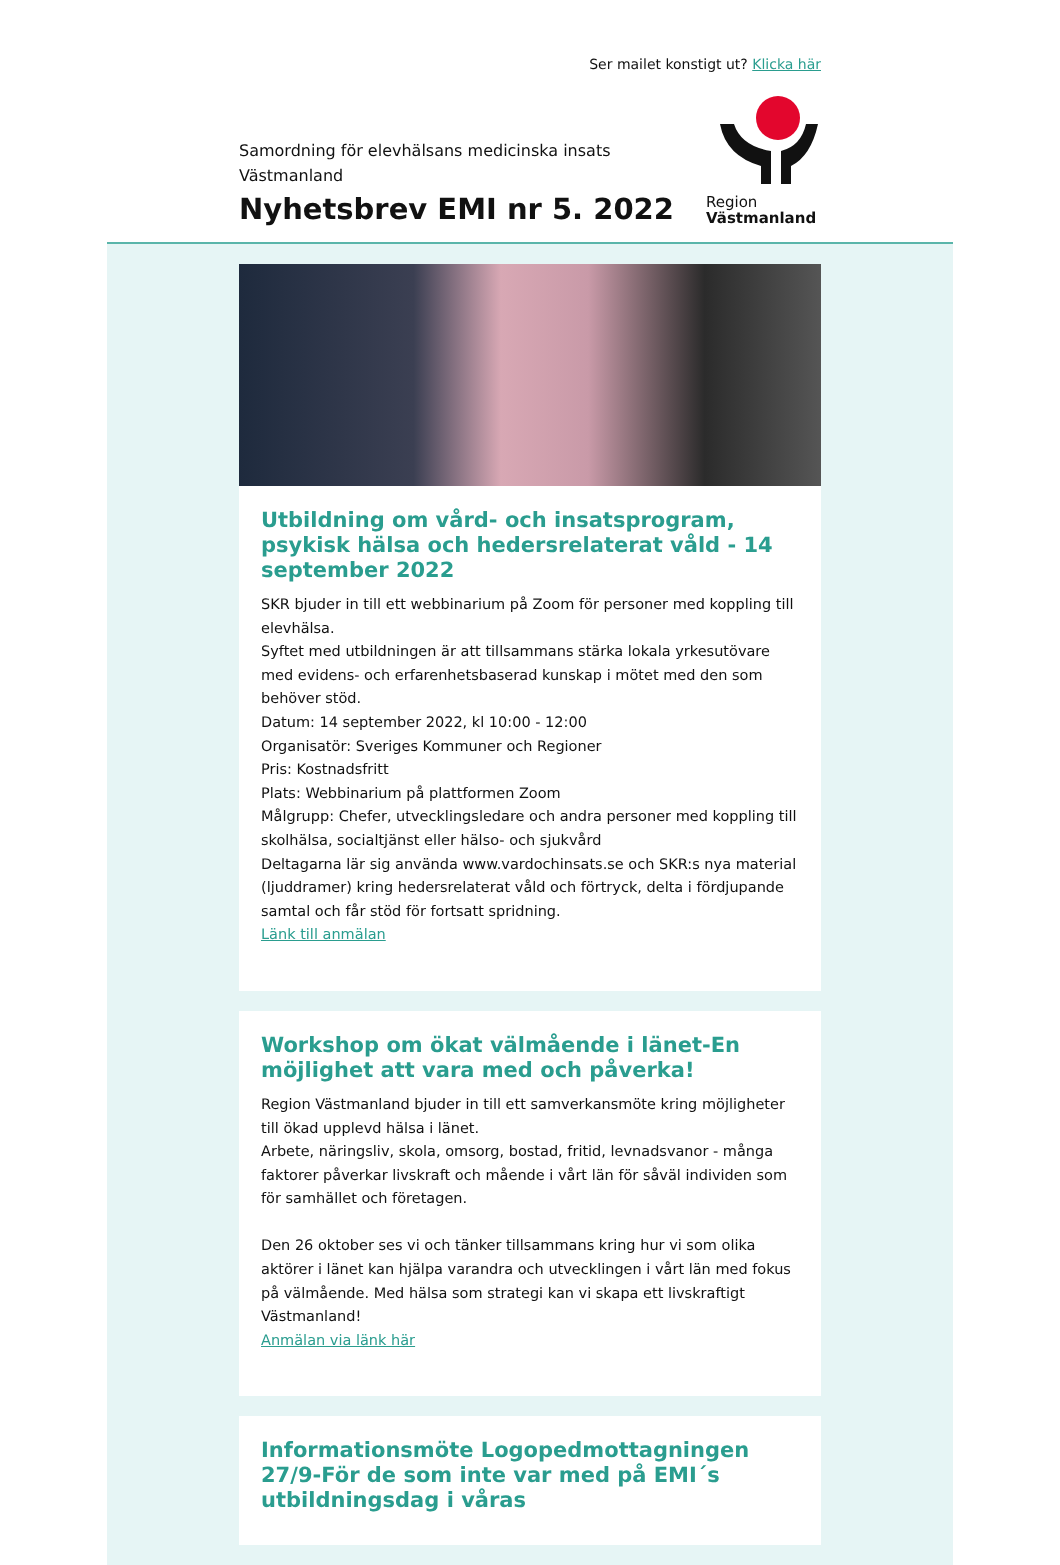Ser mailet konstigt ut? Klicka här
Samordning för elevhälsans medicinska insats
Västmanland
Nyhetsbrev EMI nr 5. 2022
Region
Västmanland
Utbildning om vård- och insatsprogram, psykisk hälsa och hedersrelaterat våld - 14 september 2022
SKR bjuder in till ett webbinarium på Zoom för personer med koppling till elevhälsa.
Syftet med utbildningen är att tillsammans stärka lokala yrkesutövare med evidens- och erfarenhetsbaserad kunskap i mötet med den som behöver stöd.
Datum: 14 september 2022, kl 10:00 - 12:00
Organisatör: Sveriges Kommuner och Regioner
Pris: Kostnadsfritt
Plats: Webbinarium på plattformen Zoom
Målgrupp: Chefer, utvecklingsledare och andra personer med koppling till skolhälsa, socialtjänst eller hälso- och sjukvård
Deltagarna lär sig använda www.vardochinsats.se och SKR:s nya material (ljuddramer) kring hedersrelaterat våld och förtryck, delta i fördjupande samtal och får stöd för fortsatt spridning.
Länk till anmälan
Workshop om ökat välmående i länet-En möjlighet att vara med och påverka!
Region Västmanland bjuder in till ett samverkansmöte kring möjligheter till ökad upplevd hälsa i länet.
Arbete, näringsliv, skola, omsorg, bostad, fritid, levnadsvanor - många faktorer påverkar livskraft och mående i vårt län för såväl individen som för samhället och företagen.
Den 26 oktober ses vi och tänker tillsammans kring hur vi som olika aktörer i länet kan hjälpa varandra och utvecklingen i vårt län med fokus på välmående. Med hälsa som strategi kan vi skapa ett livskraftigt Västmanland!
Anmälan via länk här
Informationsmöte Logopedmottagningen 27/9-För de som inte var med på EMI´s utbildningsdag i våras